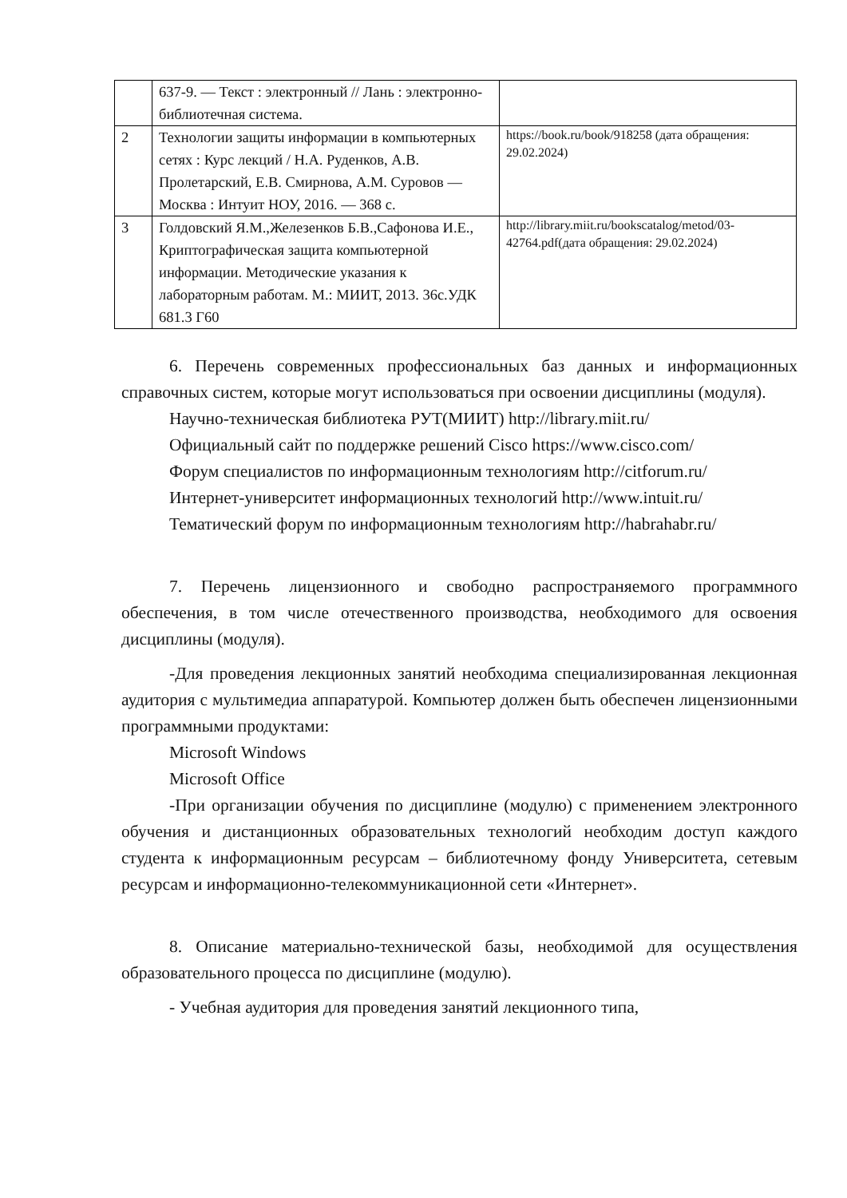| | 637-9. — Текст : электронный // Лань : электронно-библиотечная система. | |
| 2 | Технологии защиты информации в компьютерных сетях : Курс лекций / Н.А. Руденков, А.В. Пролетарский, Е.В. Смирнова, А.М. Суровов — Москва : Интуит НОУ, 2016. — 368 с. | https://book.ru/book/918258 (дата обращения: 29.02.2024) |
| 3 | Голдовский Я.М.,Железенков Б.В.,Сафонова И.Е., Криптографическая защита компьютерной информации. Методические указания к лабораторным работам. М.: МИИТ, 2013. 36с.УДК 681.3 Г60 | http://library.miit.ru/bookscatalog/metod/03-42764.pdf(дата обращения: 29.02.2024) |
6. Перечень современных профессиональных баз данных и информационных справочных систем, которые могут использоваться при освоении дисциплины (модуля).
Научно-техническая библиотека РУТ(МИИТ) http://library.miit.ru/
Официальный сайт по поддержке решений Cisco https://www.cisco.com/
Форум специалистов по информационным технологиям http://citforum.ru/
Интернет-университет информационных технологий http://www.intuit.ru/
Тематический форум по информационным технологиям http://habrahabr.ru/
7. Перечень лицензионного и свободно распространяемого программного обеспечения, в том числе отечественного производства, необходимого для освоения дисциплины (модуля).
-Для проведения лекционных занятий необходима специализированная лекционная аудитория с мультимедиа аппаратурой. Компьютер должен быть обеспечен лицензионными программными продуктами:
Microsoft Windows
Microsoft Office
-При организации обучения по дисциплине (модулю) с применением электронного обучения и дистанционных образовательных технологий необходим доступ каждого студента к информационным ресурсам – библиотечному фонду Университета, сетевым ресурсам и информационно-телекоммуникационной сети «Интернет».
8. Описание материально-технической базы, необходимой для осуществления образовательного процесса по дисциплине (модулю).
- Учебная аудитория для проведения занятий лекционного типа,